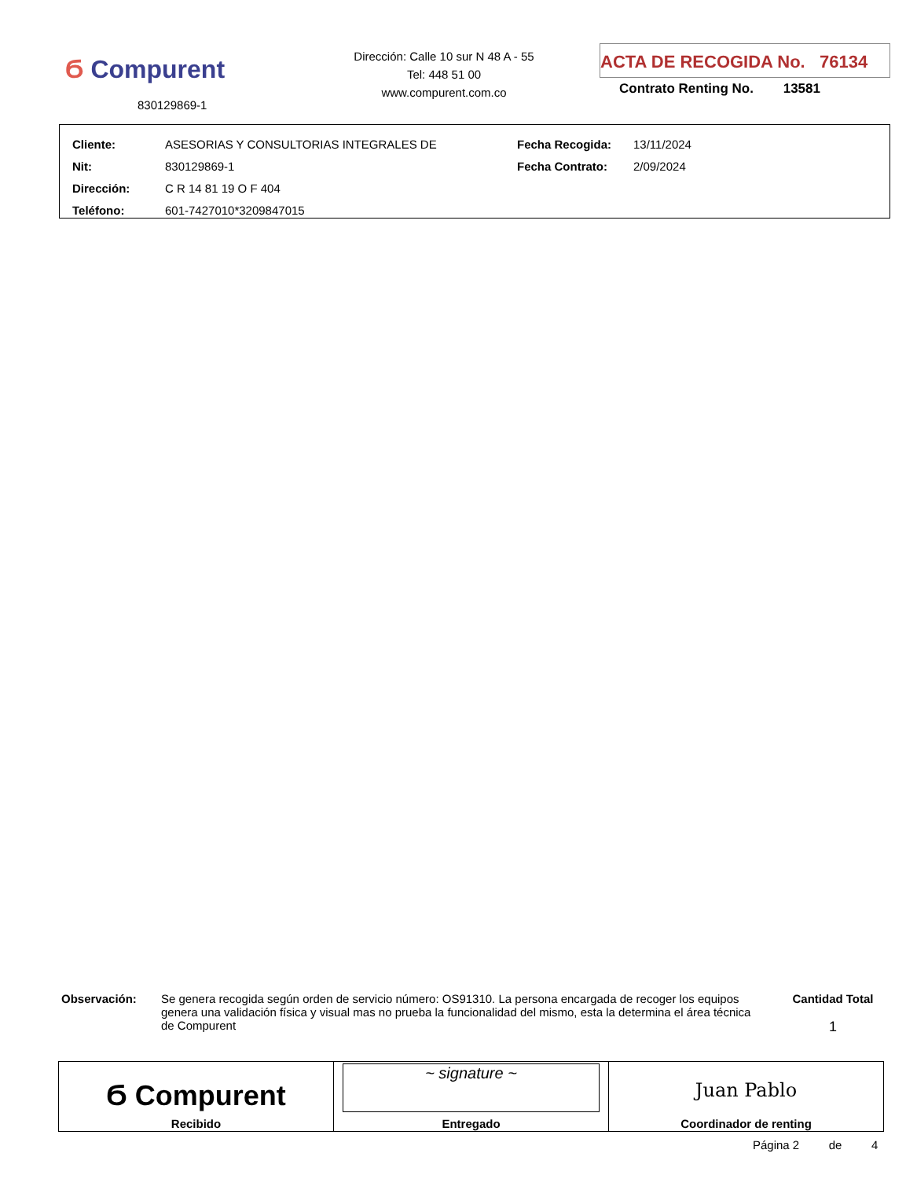Ϭ Compurent
830129869-1
Dirección: Calle 10 sur N 48 A - 55
Tel: 448 51 00
www.compurent.com.co
ACTA DE RECOGIDA No. 76134
Contrato Renting No. 13581
| Cliente: | ASESORIAS Y CONSULTORIAS INTEGRALES DE | Fecha Recogida: | 13/11/2024 |
| Nit: | 830129869-1 | Fecha Contrato: | 2/09/2024 |
| Dirección: | C R 14 81 19 O F 404 | | |
| Teléfono: | 601-7427010*3209847015 | | |
Observación:
Se genera recogida según orden de servicio número: OS91310. La persona encargada de recoger los equipos genera una validación física y visual mas no prueba la funcionalidad del mismo, esta la determina el área técnica de Compurent
Cantidad Total
1
| Ϭ Compurent Recibido | ~ signature ~ Entregado | Juan Pablo Coordinador de renting |
Página 2 de 4